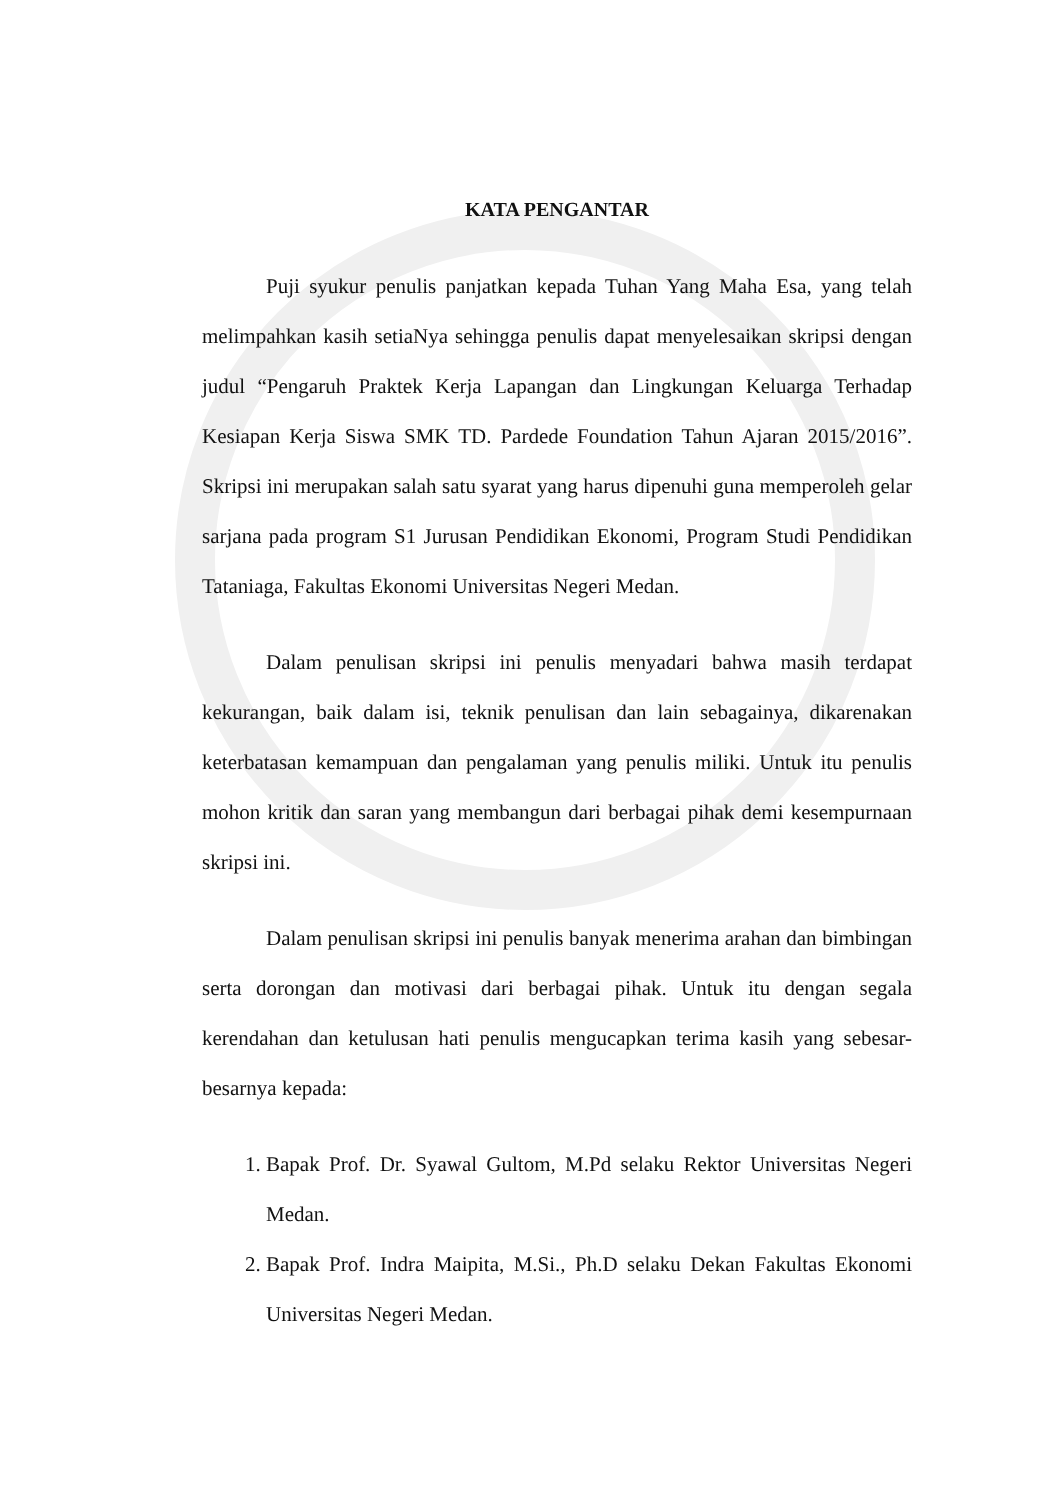KATA PENGANTAR
Puji syukur penulis panjatkan kepada Tuhan Yang Maha Esa, yang telah melimpahkan kasih setiaNya sehingga penulis dapat menyelesaikan skripsi dengan judul “Pengaruh Praktek Kerja Lapangan dan Lingkungan Keluarga Terhadap Kesiapan Kerja Siswa SMK TD. Pardede Foundation Tahun Ajaran 2015/2016”. Skripsi ini merupakan salah satu syarat yang harus dipenuhi guna memperoleh gelar sarjana pada program S1 Jurusan Pendidikan Ekonomi, Program Studi Pendidikan Tataniaga, Fakultas Ekonomi Universitas Negeri Medan.
Dalam penulisan skripsi ini penulis menyadari bahwa masih terdapat kekurangan, baik dalam isi, teknik penulisan dan lain sebagainya, dikarenakan keterbatasan kemampuan dan pengalaman yang penulis miliki. Untuk itu penulis mohon kritik dan saran yang membangun dari berbagai pihak demi kesempurnaan skripsi ini.
Dalam penulisan skripsi ini penulis banyak menerima arahan dan bimbingan serta dorongan dan motivasi dari berbagai pihak. Untuk itu dengan segala kerendahan dan ketulusan hati penulis mengucapkan terima kasih yang sebesar-besarnya kepada:
1. Bapak Prof. Dr. Syawal Gultom, M.Pd selaku Rektor Universitas Negeri Medan.
2. Bapak Prof. Indra Maipita, M.Si., Ph.D selaku Dekan Fakultas Ekonomi Universitas Negeri Medan.